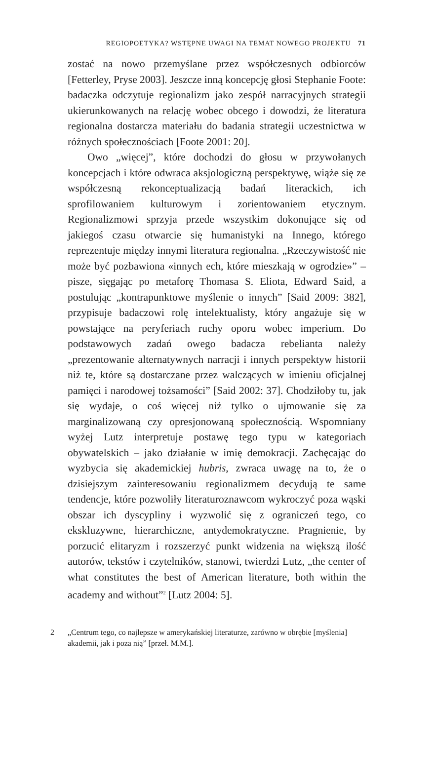REGIOPOETYKA? WSTĘPNE UWAGI NA TEMAT NOWEGO PROJEKTU 71
zostać na nowo przemyślane przez współczesnych odbiorców [Fetterley, Pryse 2003]. Jeszcze inną koncepcję głosi Stephanie Foote: badaczka odczytuje regionalizm jako zespół narracyjnych strategii ukierunkowanych na relację wobec obcego i dowodzi, że literatura regionalna dostarcza materiału do badania strategii uczestnictwa w różnych społecznościach [Foote 2001: 20].
Owo „więcej”, które dochodzi do głosu w przywołanych koncepcjach i które odwraca aksjologiczną perspektywę, wiąże się ze współczesną rekonceptualizacją badań literackich, ich sprofilowaniem kulturowym i zorientowaniem etycznym. Regionalizmowi sprzyja przede wszystkim dokonujące się od jakiegoś czasu otwarcie się humanistyki na Innego, którego reprezentuje między innymi literatura regionalna. „Rzeczywistość nie może być pozbawiona «innych ech, które mieszkają w ogrodzie»” – pisze, sięgając po metaforę Thomasa S. Eliota, Edward Said, a postulując „kontrapunktowe myślenie o innych” [Said 2009: 382], przypisuje badaczowi rolę intelektualisty, który angażuje się w powstające na peryferiach ruchy oporu wobec imperium. Do podstawowych zadań owego badacza rebelianta należy „prezentowanie alternatywnych narracji i innych perspektyw historii niż te, które są dostarczane przez walczących w imieniu oficjalnej pamięci i narodowej tożsamości” [Said 2002: 37]. Chodziłoby tu, jak się wydaje, o coś więcej niż tylko o ujmowanie się za marginalizowaną czy opresjonowaną społecznością. Wspomniany wyżej Lutz interpretuje postawę tego typu w kategoriach obywatelskich – jako działanie w imię demokracji. Zachęcając do wyzbycia się akademickiej hubris, zwraca uwagę na to, że o dzisiejszym zainteresowaniu regionalizmem decydują te same tendencje, które pozwoliły literaturoznawcom wykroczyć poza wąski obszar ich dyscypliny i wyzwolić się z ograniczeń tego, co ekskluzywne, hierarchiczne, antydemokratyczne. Pragnienie, by porzucić elitaryzm i rozszerzyć punkt widzenia na większą ilość autorów, tekstów i czytelników, stanowi, twierdzi Lutz, „the center of what constitutes the best of American literature, both within the academy and without”<sup>2</sup> [Lutz 2004: 5].
2 „Centrum tego, co najlepsze w amerykańskiej literaturze, zarówno w obrębie [myślenia] akademii, jak i poza nią” [przeł. M.M.].